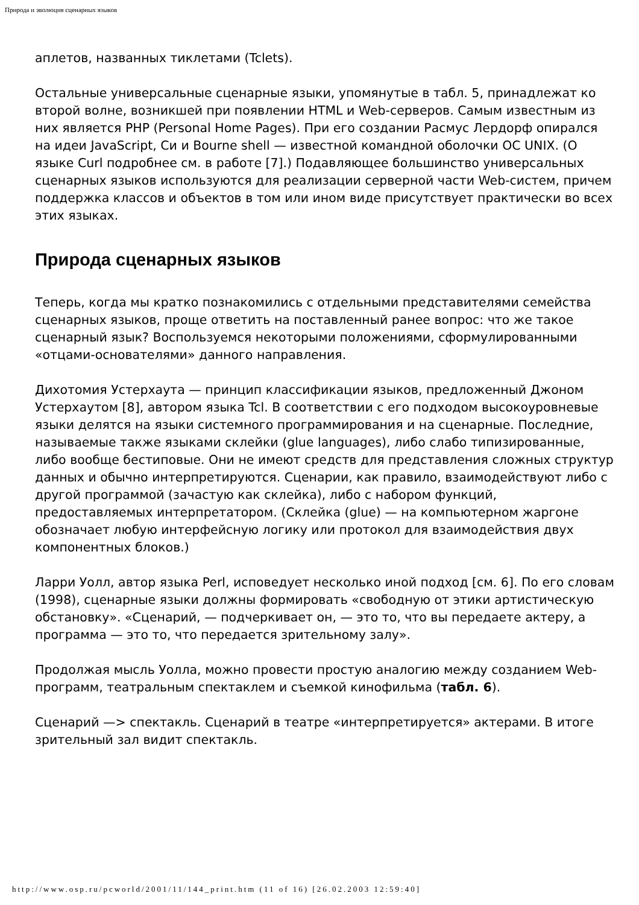Природа и эволюция сценарных языков
аплетов, названных тиклетами (Tclets).
Остальные универсальные сценарные языки, упомянутые в табл. 5, принадлежат ко второй волне, возникшей при появлении HTML и Web-серверов. Самым известным из них является PHP (Personal Home Pages). При его создании Расмус Лердорф опирался на идеи JavaScript, Си и Bourne shell — известной командной оболочки ОС UNIX. (О языке Curl подробнее см. в работе [7].) Подавляющее большинство универсальных сценарных языков используются для реализации серверной части Web-систем, причем поддержка классов и объектов в том или ином виде присутствует практически во всех этих языках.
Природа сценарных языков
Теперь, когда мы кратко познакомились с отдельными представителями семейства сценарных языков, проще ответить на поставленный ранее вопрос: что же такое сценарный язык? Воспользуемся некоторыми положениями, сформулированными «отцами-основателями» данного направления.
Дихотомия Устерхаута — принцип классификации языков, предложенный Джоном Устерхаутом [8], автором языка Tcl. В соответствии с его подходом высокоуровневые языки делятся на языки системного программирования и на сценарные. Последние, называемые также языками склейки (glue languages), либо слабо типизированные, либо вообще бестиповые. Они не имеют средств для представления сложных структур данных и обычно интерпретируются. Сценарии, как правило, взаимодействуют либо с другой программой (зачастую как склейка), либо с набором функций, предоставляемых интерпретатором. (Склейка (glue) — на компьютерном жаргоне обозначает любую интерфейсную логику или протокол для взаимодействия двух компонентных блоков.)
Ларри Уолл, автор языка Perl, исповедует несколько иной подход [см. 6]. По его словам (1998), сценарные языки должны формировать «свободную от этики артистическую обстановку». «Сценарий, — подчеркивает он, — это то, что вы передаете актеру, а программа — это то, что передается зрительному залу».
Продолжая мысль Уолла, можно провести простую аналогию между созданием Web-программ, театральным спектаклем и съемкой кинофильма (табл. 6).
Сценарий —> спектакль. Сценарий в театре «интерпретируется» актерами. В итоге зрительный зал видит спектакль.
http://www.osp.ru/pcworld/2001/11/144_print.htm (11 of 16) [26.02.2003 12:59:40]